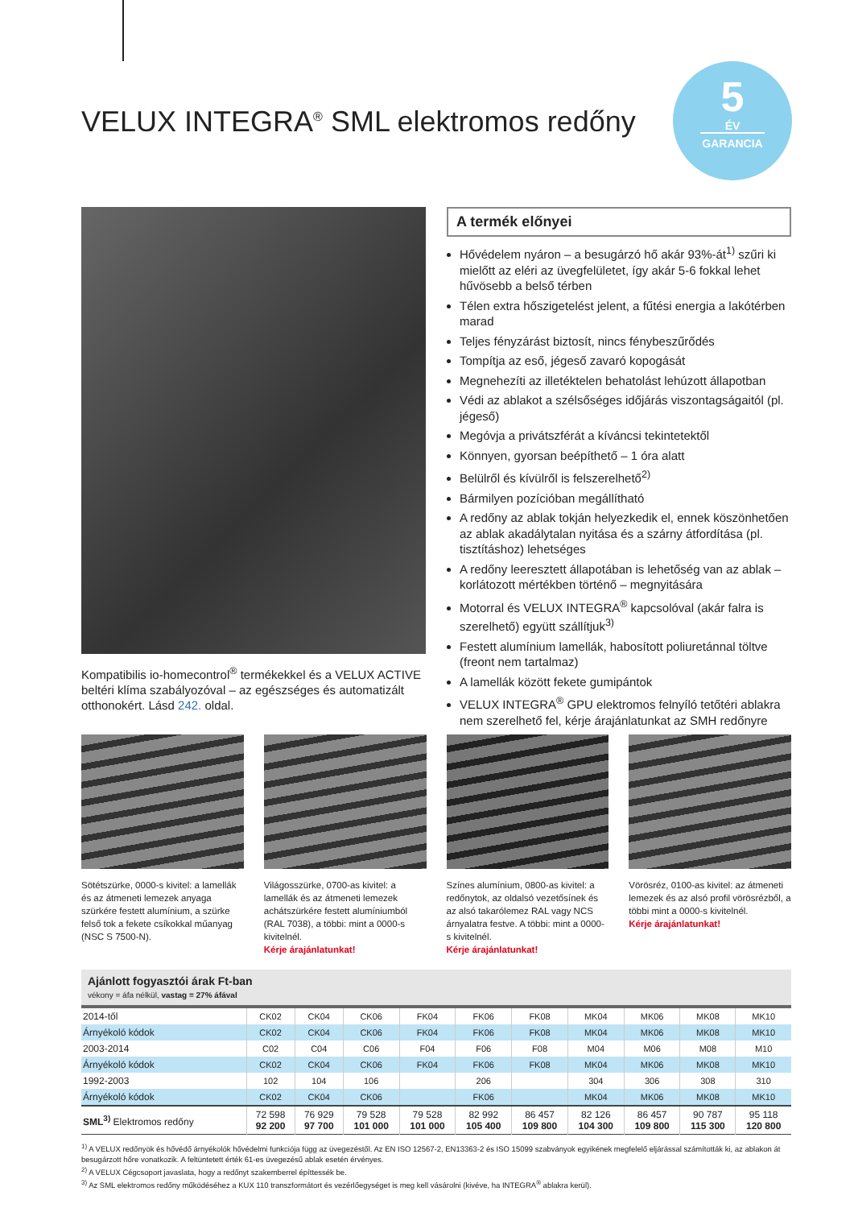VELUX INTEGRA<sup>®</sup> SML elektromos redőny
5
ÉV
GARANCIA
Kompatibilis io-homecontrol<sup>®</sup> termékekkel és a VELUX ACTIVE beltéri klíma szabályozóval – az egészséges és automatizált otthonokért. Lásd 242. oldal.
A termék előnyei
Hővédelem nyáron – a besugárzó hő akár 93%-át<sup>1)</sup> szűri ki mielőtt az eléri az üvegfelületet, így akár 5-6 fokkal lehet hűvösebb a belső térben
Télen extra hőszigetelést jelent, a fűtési energia a lakótérben marad
Teljes fényzárást biztosít, nincs fénybeszűrődés
Tompítja az eső, jégeső zavaró kopogását
Megnehezíti az illetéktelen behatolást lehúzott állapotban
Védi az ablakot a szélsőséges időjárás viszontagságaitól (pl. jégeső)
Megóvja a privátszférát a kíváncsi tekintetektől
Könnyen, gyorsan beépíthető – 1 óra alatt
Belülről és kívülről is felszerelhető<sup>2)</sup>
Bármilyen pozícióban megállítható
A redőny az ablak tokján helyezkedik el, ennek köszönhetően az ablak akadálytalan nyitása és a szárny átfordítása (pl. tisztításhoz) lehetséges
A redőny leeresztett állapotában is lehetőség van az ablak – korlátozott mértékben történő – megnyitására
Motorral és VELUX INTEGRA<sup>®</sup> kapcsolóval (akár falra is szerelhető) együtt szállítjuk<sup>3)</sup>
Festett alumínium lamellák, habosított poliuretánnal töltve (freont nem tartalmaz)
A lamellák között fekete gumipántok
VELUX INTEGRA<sup>®</sup> GPU elektromos felnyíló tetőtéri ablakra nem szerelhető fel, kérje árajánlatunkat az SMH redőnyre
Sötétszürke, 0000-s kivitel: a lamellák és az átmeneti lemezek anyaga szürkére festett alumínium, a szürke felső tok a fekete csíkokkal műanyag (NSC S 7500-N).
Világosszürke, 0700-as kivitel: a lamellák és az átmeneti lemezek achátszürkére festett alumíniumból (RAL 7038), a többi: mint a 0000-s kivitelnél.
Kérje árajánlatunkat!
Színes alumínium, 0800-as kivitel: a redőnytok, az oldalsó vezetősínek és az alsó takarólemez RAL vagy NCS árnyalatra festve. A többi: mint a 0000-s kivitelnél.
Kérje árajánlatunkat!
Vörösréz, 0100-as kivitel: az átmeneti lemezek és az alsó profil vörösrézből, a többi mint a 0000-s kivitelnél.
Kérje árajánlatunkat!
Ajánlott fogyasztói árak Ft-ban
vékony = áfa nélkül, vastag = 27% áfával
| 2014-től | CK02 | CK04 | CK06 | FK04 | FK06 | FK08 | MK04 | MK06 | MK08 | MK10 |
| Árnyékoló kódok | CK02 | CK04 | CK06 | FK04 | FK06 | FK08 | MK04 | MK06 | MK08 | MK10 |
| 2003-2014 | C02 | C04 | C06 | F04 | F06 | F08 | M04 | M06 | M08 | M10 |
| Árnyékoló kódok | CK02 | CK04 | CK06 | FK04 | FK06 | FK08 | MK04 | MK06 | MK08 | MK10 |
| 1992-2003 | 102 | 104 | 106 | | 206 | | 304 | 306 | 308 | 310 |
| Árnyékoló kódok | CK02 | CK04 | CK06 | | FK06 | | MK04 | MK06 | MK08 | MK10 |
| SML<sup>3)</sup> Elektromos redőny | 72 598 92 200 | 76 929 97 700 | 79 528 101 000 | 79 528 101 000 | 82 992 105 400 | 86 457 109 800 | 82 126 104 300 | 86 457 109 800 | 90 787 115 300 | 95 118 120 800 |
<sup>1)</sup> A VELUX redőnyök és hővédő árnyékolók hővédelmi funkciója függ az üvegezéstől. Az EN ISO 12567-2, EN13363-2 és ISO 15099 szabványok egyikének megfelelő eljárással számították ki, az ablakon át besugárzott hőre vonatkozik. A feltüntetett érték 61-es üvegezésű ablak esetén érvényes.
<sup>2)</sup> A VELUX Cégcsoport javaslata, hogy a redőnyt szakemberrel építtessék be.
<sup>3)</sup> Az SML elektromos redőny működéséhez a KUX 110 transzformátort és vezérlőegységet is meg kell vásárolni (kivéve, ha INTEGRA<sup>®</sup> ablakra kerül).